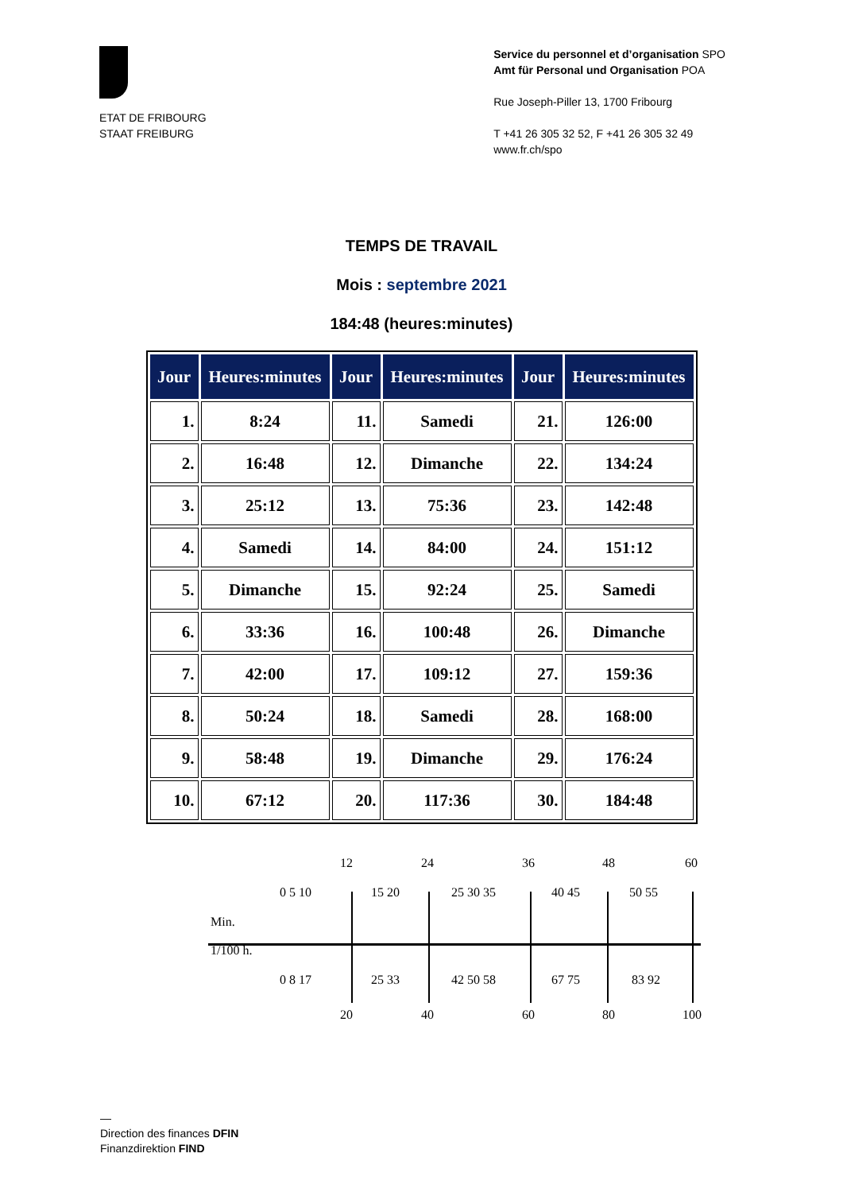ETAT DE FRIBOURG
STAAT FREIBURG
Service du personnel et d’organisation SPO
Amt für Personal und Organisation POA
Rue Joseph-Piller 13, 1700 Fribourg
T +41 26 305 32 52, F +41 26 305 32 49
www.fr.ch/spo
TEMPS DE TRAVAIL
Mois : septembre 2021
184:48 (heures:minutes)
| Jour | Heures:minutes | Jour | Heures:minutes | Jour | Heures:minutes |
| --- | --- | --- | --- | --- | --- |
| 1. | 8:24 | 11. | Samedi | 21. | 126:00 |
| 2. | 16:48 | 12. | Dimanche | 22. | 134:24 |
| 3. | 25:12 | 13. | 75:36 | 23. | 142:48 |
| 4. | Samedi | 14. | 84:00 | 24. | 151:12 |
| 5. | Dimanche | 15. | 92:24 | 25. | Samedi |
| 6. | 33:36 | 16. | 100:48 | 26. | Dimanche |
| 7. | 42:00 | 17. | 109:12 | 27. | 159:36 |
| 8. | 50:24 | 18. | Samedi | 28. | 168:00 |
| 9. | 58:48 | 19. | Dimanche | 29. | 176:24 |
| 10. | 67:12 | 20. | 117:36 | 30. | 184:48 |
12 24 36 48 60
0 5 10 15 20 25 30 35 40 45 50 55
Min.
1/100 h.
0 8 17 25 33 42 50 58 67 75 83 92
20 40 60 80 100
—
Direction des finances DFIN
Finanzdirektion FIND